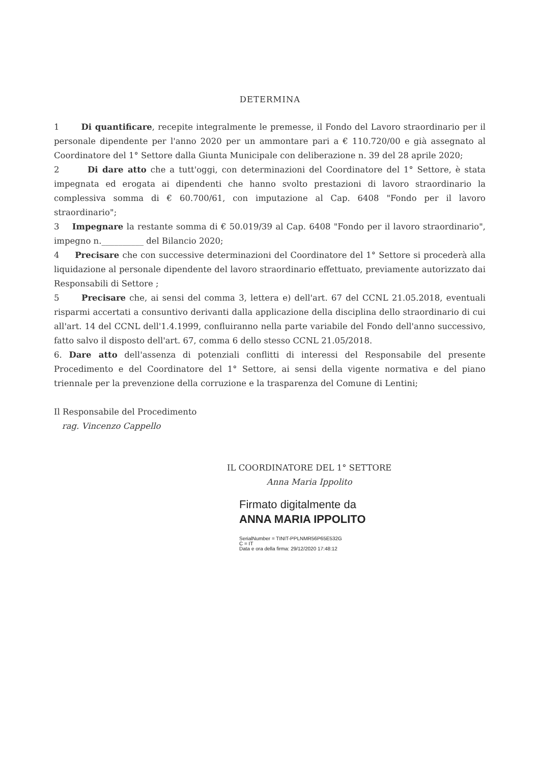DETERMINA
1 Di quantificare, recepite integralmente le premesse, il Fondo del Lavoro straordinario per il personale dipendente per l'anno 2020 per un ammontare pari a € 110.720/00 e già assegnato al Coordinatore del 1° Settore dalla Giunta Municipale con deliberazione n. 39 del 28 aprile 2020;
2 Di dare atto che a tutt'oggi, con determinazioni del Coordinatore del 1° Settore, è stata impegnata ed erogata ai dipendenti che hanno svolto prestazioni di lavoro straordinario la complessiva somma di € 60.700/61, con imputazione al Cap. 6408 "Fondo per il lavoro straordinario";
3 Impegnare la restante somma di € 50.019/39 al Cap. 6408 "Fondo per il lavoro straordinario", impegno n.__________ del Bilancio 2020;
4 Precisare che con successive determinazioni del Coordinatore del 1° Settore si procederà alla liquidazione al personale dipendente del lavoro straordinario effettuato, previamente autorizzato dai Responsabili di Settore ;
5 Precisare che, ai sensi del comma 3, lettera e) dell'art. 67 del CCNL 21.05.2018, eventuali risparmi accertati a consuntivo derivanti dalla applicazione della disciplina dello straordinario di cui all'art. 14 del CCNL dell'1.4.1999, confluiranno nella parte variabile del Fondo dell'anno successivo, fatto salvo il disposto dell'art. 67, comma 6 dello stesso CCNL 21.05/2018.
6. Dare atto dell'assenza di potenziali conflitti di interessi del Responsabile del presente Procedimento e del Coordinatore del 1° Settore, ai sensi della vigente normativa e del piano triennale per la prevenzione della corruzione e la trasparenza del Comune di Lentini;
Il Responsabile del Procedimento
rag. Vincenzo Cappello
IL COORDINATORE DEL 1° SETTORE
Anna Maria Ippolito
Firmato digitalmente da
ANNA MARIA IPPOLITO
SerialNumber = TINIT-PPLNMR56P65E532G
C = IT
Data e ora della firma: 29/12/2020 17:48:12